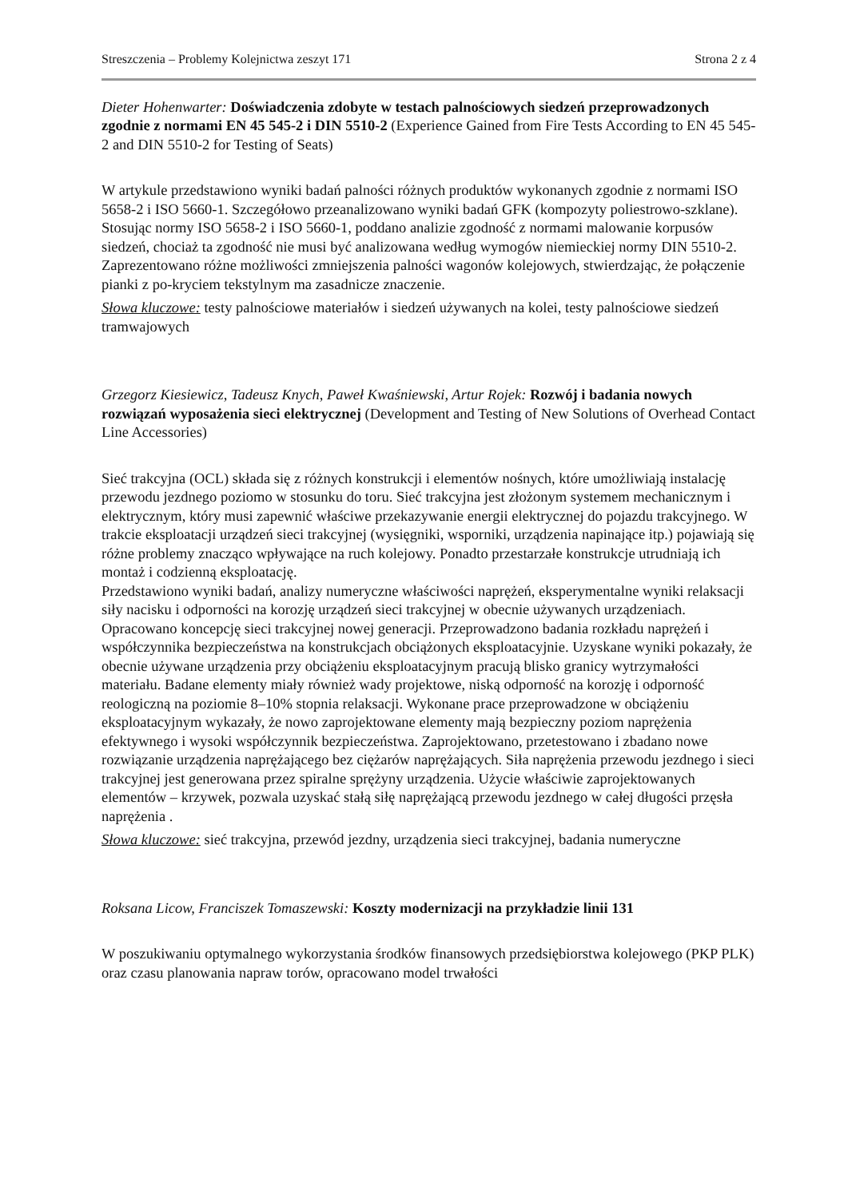Streszczenia – Problemy Kolejnictwa zeszyt 171 Strona 2 z 4
Dieter Hohenwarter: Doświadczenia zdobyte w testach palnościowych siedzeń przeprowadzonych zgodnie z normami EN 45 545-2 i DIN 5510-2 (Experience Gained from Fire Tests According to EN 45 545-2 and DIN 5510-2 for Testing of Seats)
W artykule przedstawiono wyniki badań palności różnych produktów wykonanych zgodnie z normami ISO 5658-2 i ISO 5660-1. Szczegółowo przeanalizowano wyniki badań GFK (kompozyty poliestrowo-szklane). Stosując normy ISO 5658-2 i ISO 5660-1, poddano analizie zgodność z normami malowanie korpusów siedzeń, chociaż ta zgodność nie musi być analizowana według wymogów niemieckiej normy DIN 5510-2. Zaprezentowano różne możliwości zmniejszenia palności wagonów kolejowych, stwierdzając, że połączenie pianki z po-kryciem tekstylnym ma zasadnicze znaczenie.
Słowa kluczowe: testy palnościowe materiałów i siedzeń używanych na kolei, testy palnościowe siedzeń tramwajowych
Grzegorz Kiesiewicz, Tadeusz Knych, Paweł Kwaśniewski, Artur Rojek: Rozwój i badania nowych rozwiązań wyposażenia sieci elektrycznej (Development and Testing of New Solutions of Overhead Contact Line Accessories)
Sieć trakcyjna (OCL) składa się z różnych konstrukcji i elementów nośnych, które umożliwiają instalację przewodu jezdnego poziomo w stosunku do toru. Sieć trakcyjna jest złożonym systemem mechanicznym i elektrycznym, który musi zapewnić właściwe przekazywanie energii elektrycznej do pojazdu trakcyjnego. W trakcie eksploatacji urządzeń sieci trakcyjnej (wysięgniki, wsporniki, urządzenia napinające itp.) pojawiają się różne problemy znacząco wpływające na ruch kolejowy. Ponadto przestarzałe konstrukcje utrudniają ich montaż i codzienną eksploatację.
Przedstawiono wyniki badań, analizy numeryczne właściwości naprężeń, eksperymentalne wyniki relaksacji siły nacisku i odporności na korozję urządzeń sieci trakcyjnej w obecnie używanych urządzeniach. Opracowano koncepcję sieci trakcyjnej nowej generacji. Przeprowadzono badania rozkładu naprężeń i współczynnika bezpieczeństwa na konstrukcjach obciążonych eksploatacyjnie. Uzyskane wyniki pokazały, że obecnie używane urządzenia przy obciążeniu eksploatacyjnym pracują blisko granicy wytrzymałości materiału. Badane elementy miały również wady projektowe, niską odporność na korozję i odporność reologiczną na poziomie 8–10% stopnia relaksacji. Wykonane prace przeprowadzone w obciążeniu eksploatacyjnym wykazały, że nowo zaprojektowane elementy mają bezpieczny poziom naprężenia efektywnego i wysoki współczynnik bezpieczeństwa. Zaprojektowano, przetestowano i zbadano nowe rozwiązanie urządzenia naprężającego bez ciężarów naprężających. Siła naprężenia przewodu jezdnego i sieci trakcyjnej jest generowana przez spiralne sprężyny urządzenia. Użycie właściwie zaprojektowanych elementów – krzywek, pozwala uzyskać stałą siłę naprężającą przewodu jezdnego w całej długości przęsła naprężenia .
Słowa kluczowe: sieć trakcyjna, przewód jezdny, urządzenia sieci trakcyjnej, badania numeryczne
Roksana Licow, Franciszek Tomaszewski: Koszty modernizacji na przykładzie linii 131
W poszukiwaniu optymalnego wykorzystania środków finansowych przedsiębiorstwa kolejowego (PKP PLK) oraz czasu planowania napraw torów, opracowano model trwałości